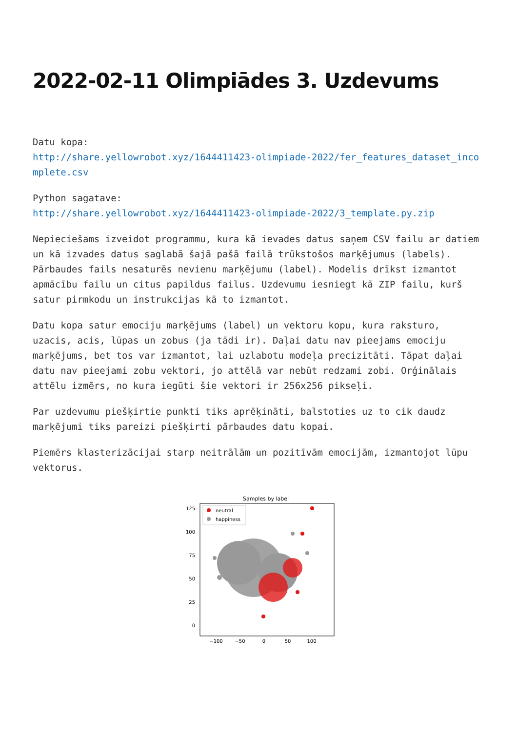2022-02-11 Olimpiādes 3. Uzdevums
Datu kopa:
http://share.yellowrobot.xyz/1644411423-olimpiade-2022/fer_features_dataset_incomplete.csv
Python sagatave:
http://share.yellowrobot.xyz/1644411423-olimpiade-2022/3_template.py.zip
Nepieciešams izveidot programmu, kura kā ievades datus saņem CSV failu ar datiem un kā izvades datus saglabā šajā pašā failā trūkstošos marķējumus (labels). Pārbaudes fails nesaturēs nevienu marķējumu (label). Modelis drīkst izmantot apmācību failu un citus papildus failus. Uzdevumu iesniegt kā ZIP failu, kurš satur pirmkodu un instrukcijas kā to izmantot.
Datu kopa satur emociju marķējums (label) un vektoru kopu, kura raksturo, uzacis, acis, lūpas un zobus (ja tādi ir). Daļai datu nav pieejams emociju marķējums, bet tos var izmantot, lai uzlabotu modeļa precizitāti. Tāpat daļai datu nav pieejami zobu vektori, jo attēlā var nebūt redzami zobi. Orģinālais attēlu izmērs, no kura iegūti šie vektori ir 256x256 pikseļi.
Par uzdevumu piešķirtie punkti tiks aprēķināti, balstoties uz to cik daudz marķējumi tiks pareizi piešķirti pārbaudes datu kopai.
Piemērs klasterizācijai starp neitrālām un pozitīvām emocijām, izmantojot lūpu vektorus.
Samples by label
neutral
happiness
125
100
75
50
25
0
−100
−50
0
50
100
−25 −50 −75